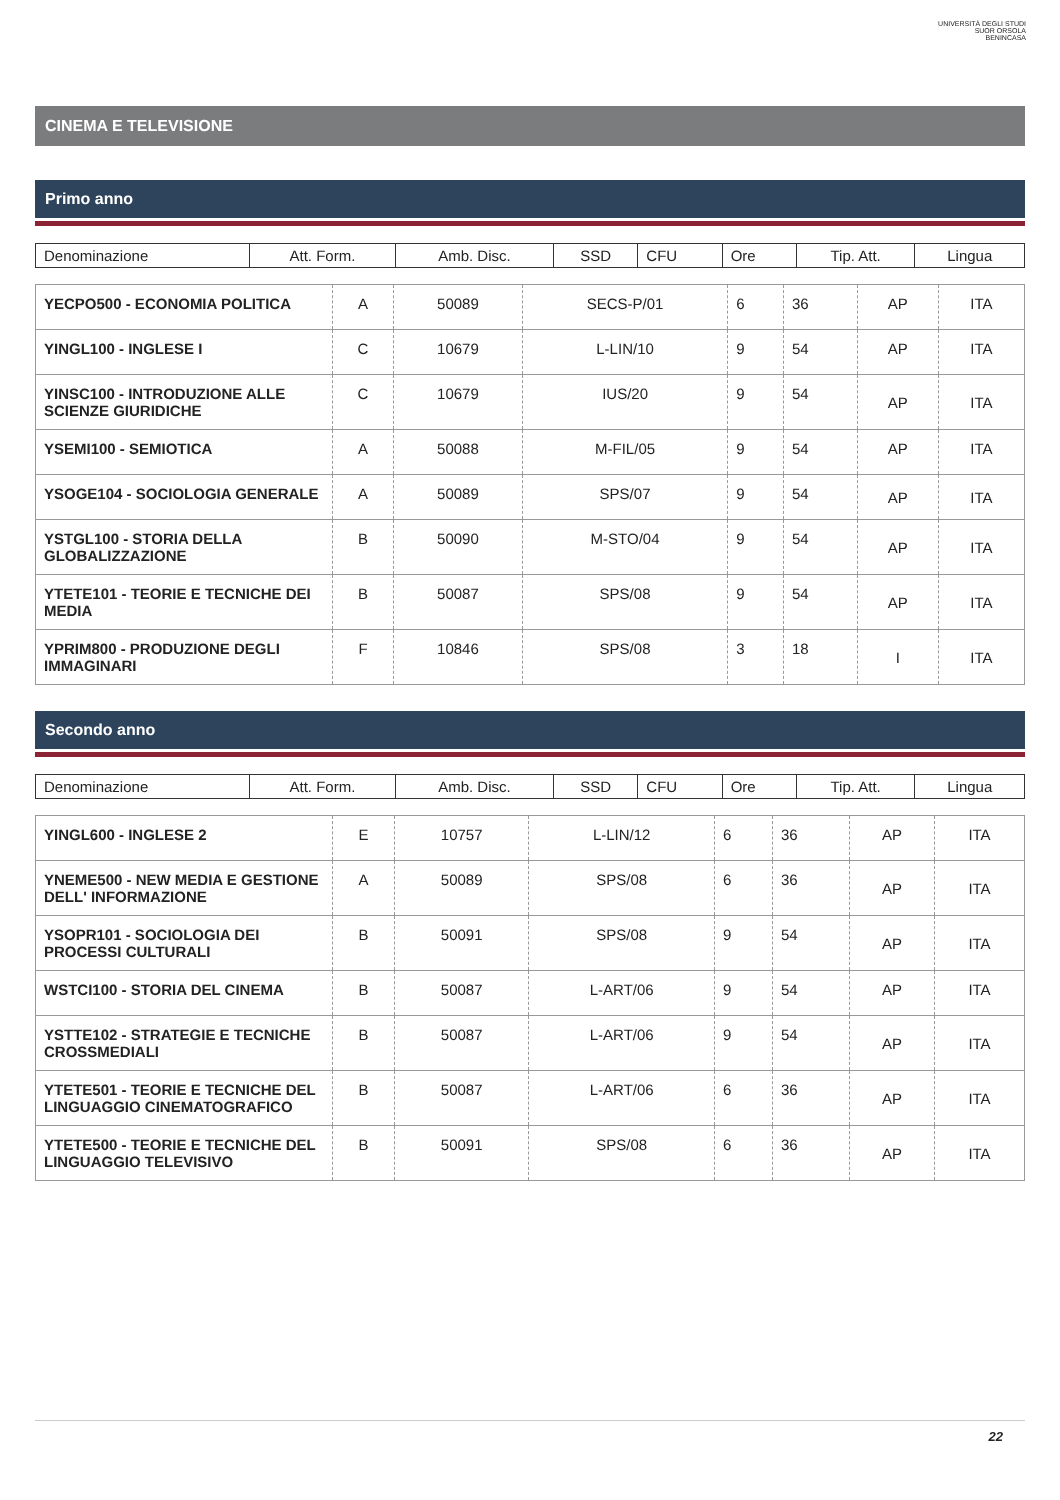UNIVERSITÀ DEGLI STUDI
SUOR ORSOLA
BENINCASA
CINEMA E TELEVISIONE
Primo anno
| Denominazione | Att. Form. | Amb. Disc. | SSD | CFU | Ore | Tip. Att. | Lingua |
| YECPO500 - ECONOMIA POLITICA | A | 50089 | SECS-P/01 | 6 | 36 | AP | ITA |
| YINGL100 - INGLESE I | C | 10679 | L-LIN/10 | 9 | 54 | AP | ITA |
| YINSC100 - INTRODUZIONE ALLE SCIENZE GIURIDICHE | C | 10679 | IUS/20 | 9 | 54 | AP | ITA |
| YSEMI100 - SEMIOTICA | A | 50088 | M-FIL/05 | 9 | 54 | AP | ITA |
| YSOGE104 - SOCIOLOGIA GENERALE | A | 50089 | SPS/07 | 9 | 54 | AP | ITA |
| YSTGL100 - STORIA DELLA GLOBALIZZAZIONE | B | 50090 | M-STO/04 | 9 | 54 | AP | ITA |
| YTETE101 - TEORIE E TECNICHE DEI MEDIA | B | 50087 | SPS/08 | 9 | 54 | AP | ITA |
| YPRIM800 - PRODUZIONE DEGLI IMMAGINARI | F | 10846 | SPS/08 | 3 | 18 | I | ITA |
Secondo anno
| Denominazione | Att. Form. | Amb. Disc. | SSD | CFU | Ore | Tip. Att. | Lingua |
| YINGL600 - INGLESE 2 | E | 10757 | L-LIN/12 | 6 | 36 | AP | ITA |
| YNEME500 - NEW MEDIA E GESTIONE DELL' INFORMAZIONE | A | 50089 | SPS/08 | 6 | 36 | AP | ITA |
| YSOPR101 - SOCIOLOGIA DEI PROCESSI CULTURALI | B | 50091 | SPS/08 | 9 | 54 | AP | ITA |
| WSTCI100 - STORIA DEL CINEMA | B | 50087 | L-ART/06 | 9 | 54 | AP | ITA |
| YSTTE102 - STRATEGIE E TECNICHE CROSSMEDIALI | B | 50087 | L-ART/06 | 9 | 54 | AP | ITA |
| YTETE501 - TEORIE E TECNICHE DEL LINGUAGGIO CINEMATOGRAFICO | B | 50087 | L-ART/06 | 6 | 36 | AP | ITA |
| YTETE500 - TEORIE E TECNICHE DEL LINGUAGGIO TELEVISIVO | B | 50091 | SPS/08 | 6 | 36 | AP | ITA |
22